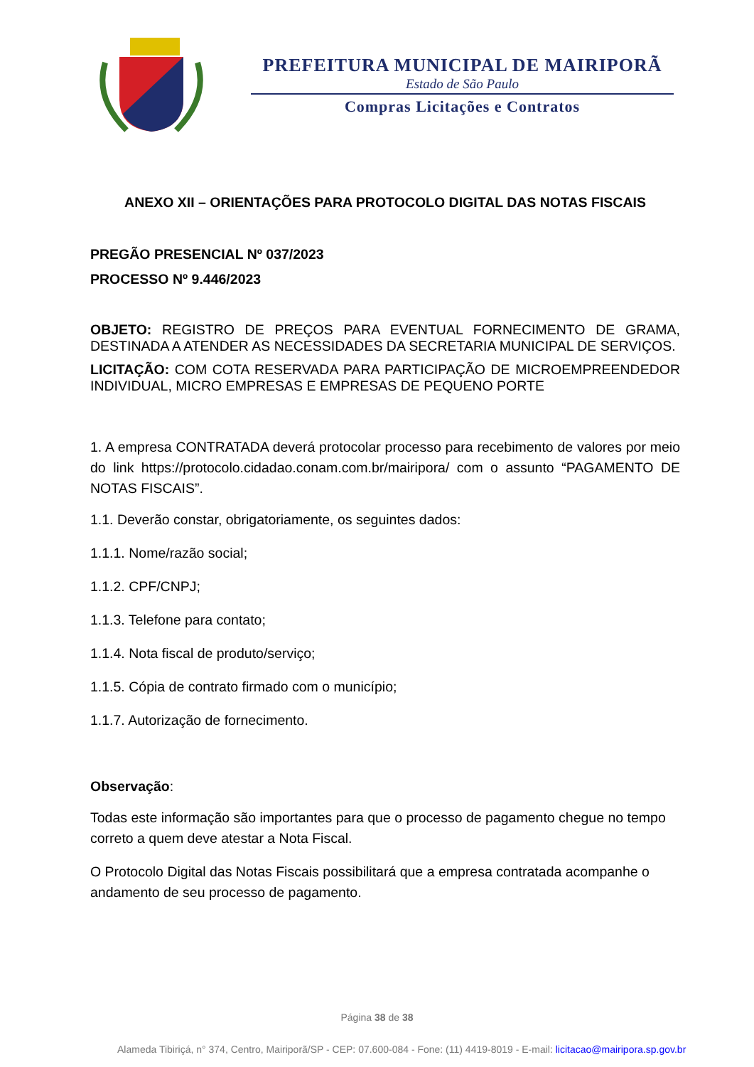PREFEITURA MUNICIPAL DE MAIRIPORÃ
Estado de São Paulo
Compras Licitações e Contratos
ANEXO XII – ORIENTAÇÕES PARA PROTOCOLO DIGITAL DAS NOTAS FISCAIS
PREGÃO PRESENCIAL Nº 037/2023
PROCESSO Nº 9.446/2023
OBJETO: REGISTRO DE PREÇOS PARA EVENTUAL FORNECIMENTO DE GRAMA, DESTINADA A ATENDER AS NECESSIDADES DA SECRETARIA MUNICIPAL DE SERVIÇOS.
LICITAÇÃO: COM COTA RESERVADA PARA PARTICIPAÇÃO DE MICROEMPREENDEDOR INDIVIDUAL, MICRO EMPRESAS E EMPRESAS DE PEQUENO PORTE
1. A empresa CONTRATADA deverá protocolar processo para recebimento de valores por meio do link https://protocolo.cidadao.conam.com.br/mairipora/ com o assunto “PAGAMENTO DE NOTAS FISCAIS”.
1.1. Deverão constar, obrigatoriamente, os seguintes dados:
1.1.1. Nome/razão social;
1.1.2. CPF/CNPJ;
1.1.3. Telefone para contato;
1.1.4. Nota fiscal de produto/serviço;
1.1.5. Cópia de contrato firmado com o município;
1.1.7. Autorização de fornecimento.
Observação:
Todas este informação são importantes para que o processo de pagamento chegue no tempo correto a quem deve atestar a Nota Fiscal.
O Protocolo Digital das Notas Fiscais possibilitará que a empresa contratada acompanhe o andamento de seu processo de pagamento.
Página 38 de 38
Alameda Tibiriçá, n° 374, Centro, Mairiporã/SP - CEP: 07.600-084 - Fone: (11) 4419-8019 - E-mail: licitacao@mairipora.sp.gov.br